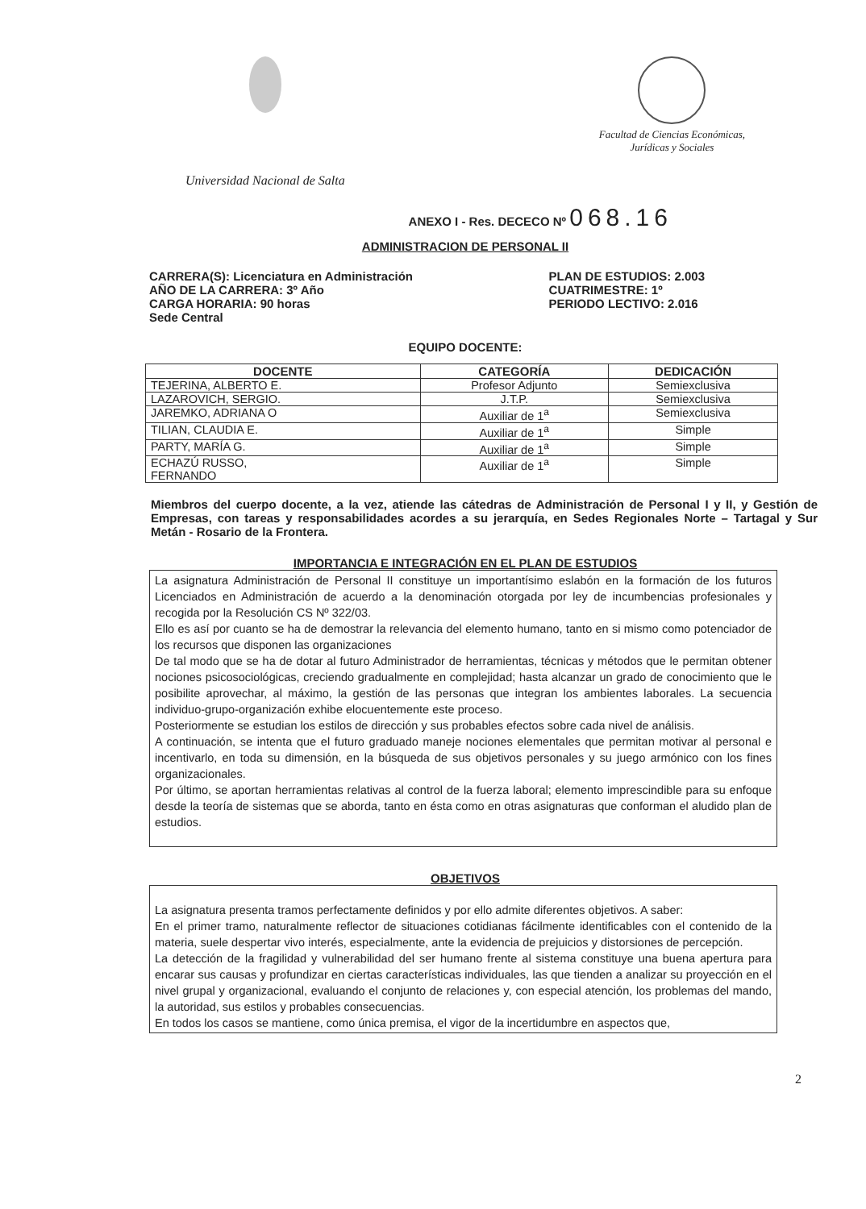Universidad Nacional de Salta
Facultad de Ciencias Económicas,
Jurídicas y Sociales
ANEXO I - Res. DECECO Nº 068.16
ADMINISTRACION DE PERSONAL II
CARRERA(S): Licenciatura en Administración
AÑO DE LA CARRERA: 3º Año
CARGA HORARIA: 90 horas
Sede Central
PLAN DE ESTUDIOS: 2.003
CUATRIMESTRE: 1º
PERIODO LECTIVO: 2.016
EQUIPO DOCENTE:
| DOCENTE | CATEGORÍA | DEDICACIÓN |
| --- | --- | --- |
| TEJERINA, ALBERTO E. | Profesor Adjunto | Semiexclusiva |
| LAZAROVICH, SERGIO. | J.T.P. | Semiexclusiva |
| JAREMKO, ADRIANA O | Auxiliar de 1<sup>a</sup> | Semiexclusiva |
| TILIAN, CLAUDIA E. | Auxiliar de 1<sup>a</sup> | Simple |
| PARTY, MARÍA G. | Auxiliar de 1<sup>a</sup> | Simple |
| ECHAZÚ RUSSO, FERNANDO | Auxiliar de 1<sup>a</sup> | Simple |
Miembros del cuerpo docente, a la vez, atiende las cátedras de Administración de Personal I y II, y Gestión de Empresas, con tareas y responsabilidades acordes a su jerarquía, en Sedes Regionales Norte – Tartagal y Sur Metán - Rosario de la Frontera.
IMPORTANCIA E INTEGRACIÓN EN EL PLAN DE ESTUDIOS
La asignatura Administración de Personal II constituye un importantísimo eslabón en la formación de los futuros Licenciados en Administración de acuerdo a la denominación otorgada por ley de incumbencias profesionales y recogida por la Resolución CS Nº 322/03.
Ello es así por cuanto se ha de demostrar la relevancia del elemento humano, tanto en si mismo como potenciador de los recursos que disponen las organizaciones
De tal modo que se ha de dotar al futuro Administrador de herramientas, técnicas y métodos que le permitan obtener nociones psicosociológicas, creciendo gradualmente en complejidad; hasta alcanzar un grado de conocimiento que le posibilite aprovechar, al máximo, la gestión de las personas que integran los ambientes laborales. La secuencia individuo-grupo-organización exhibe elocuentemente este proceso.
Posteriormente se estudian los estilos de dirección y sus probables efectos sobre cada nivel de análisis.
A continuación, se intenta que el futuro graduado maneje nociones elementales que permitan motivar al personal e incentivarlo, en toda su dimensión, en la búsqueda de sus objetivos personales y su juego armónico con los fines organizacionales.
Por último, se aportan herramientas relativas al control de la fuerza laboral; elemento imprescindible para su enfoque desde la teoría de sistemas que se aborda, tanto en ésta como en otras asignaturas que conforman el aludido plan de estudios.
OBJETIVOS
La asignatura presenta tramos perfectamente definidos y por ello admite diferentes objetivos. A saber:
En el primer tramo, naturalmente reflector de situaciones cotidianas fácilmente identificables con el contenido de la materia, suele despertar vivo interés, especialmente, ante la evidencia de prejuicios y distorsiones de percepción.
La detección de la fragilidad y vulnerabilidad del ser humano frente al sistema constituye una buena apertura para encarar sus causas y profundizar en ciertas características individuales, las que tienden a analizar su proyección en el nivel grupal y organizacional, evaluando el conjunto de relaciones y, con especial atención, los problemas del mando, la autoridad, sus estilos y probables consecuencias.
En todos los casos se mantiene, como única premisa, el vigor de la incertidumbre en aspectos que,
2